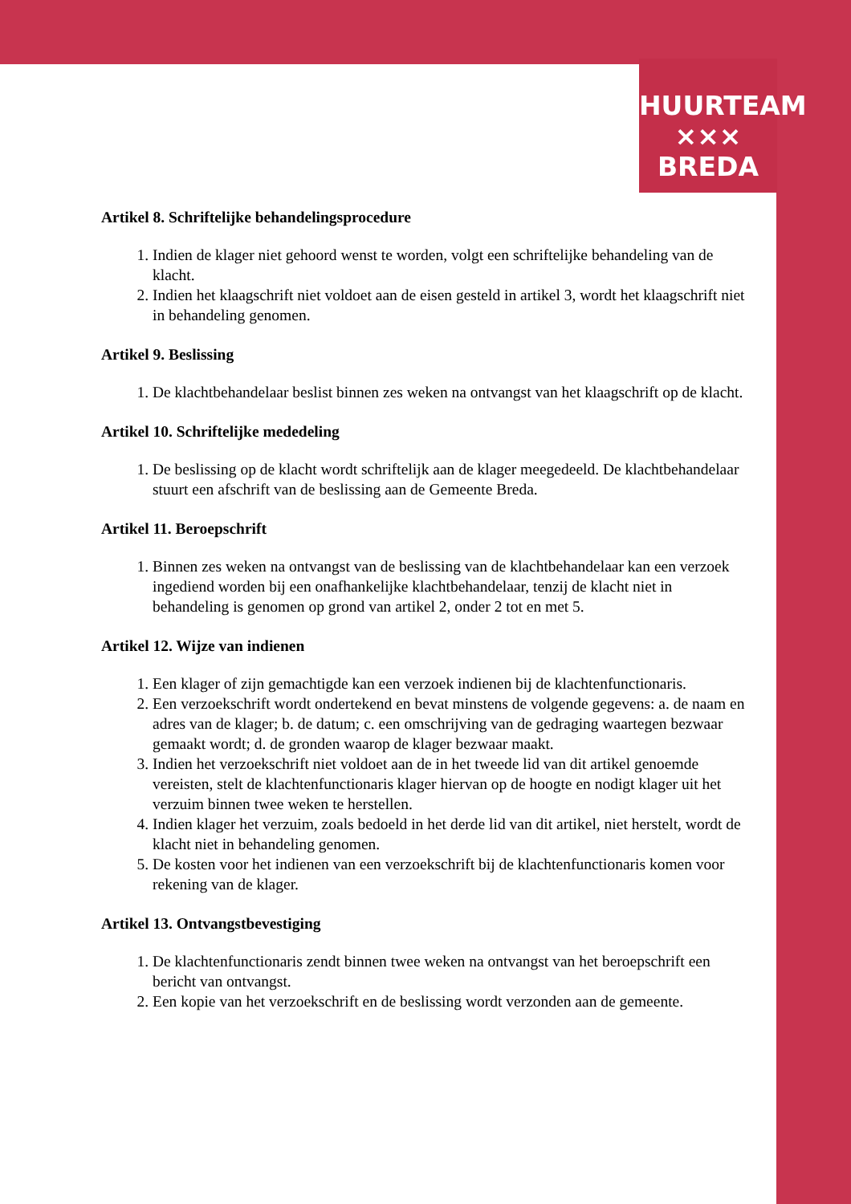HUURTEAM
××× BREDA
Artikel 8. Schriftelijke behandelingsprocedure
1. Indien de klager niet gehoord wenst te worden, volgt een schriftelijke behandeling van de klacht.
2. Indien het klaagschrift niet voldoet aan de eisen gesteld in artikel 3, wordt het klaagschrift niet in behandeling genomen.
Artikel 9. Beslissing
1. De klachtbehandelaar beslist binnen zes weken na ontvangst van het klaagschrift op de klacht.
Artikel 10. Schriftelijke mededeling
1. De beslissing op de klacht wordt schriftelijk aan de klager meegedeeld. De klachtbehandelaar stuurt een afschrift van de beslissing aan de Gemeente Breda.
Artikel 11. Beroepschrift
1. Binnen zes weken na ontvangst van de beslissing van de klachtbehandelaar kan een verzoek ingediend worden bij een onafhankelijke klachtbehandelaar, tenzij de klacht niet in behandeling is genomen op grond van artikel 2, onder 2 tot en met 5.
Artikel 12. Wijze van indienen
1. Een klager of zijn gemachtigde kan een verzoek indienen bij de klachtenfunctionaris.
2. Een verzoekschrift wordt ondertekend en bevat minstens de volgende gegevens: a. de naam en adres van de klager; b. de datum; c. een omschrijving van de gedraging waartegen bezwaar gemaakt wordt; d. de gronden waarop de klager bezwaar maakt.
3. Indien het verzoekschrift niet voldoet aan de in het tweede lid van dit artikel genoemde vereisten, stelt de klachtenfunctionaris klager hiervan op de hoogte en nodigt klager uit het verzuim binnen twee weken te herstellen.
4. Indien klager het verzuim, zoals bedoeld in het derde lid van dit artikel, niet herstelt, wordt de klacht niet in behandeling genomen.
5. De kosten voor het indienen van een verzoekschrift bij de klachtenfunctionaris komen voor rekening van de klager.
Artikel 13. Ontvangstbevestiging
1. De klachtenfunctionaris zendt binnen twee weken na ontvangst van het beroepschrift een bericht van ontvangst.
2. Een kopie van het verzoekschrift en de beslissing wordt verzonden aan de gemeente.